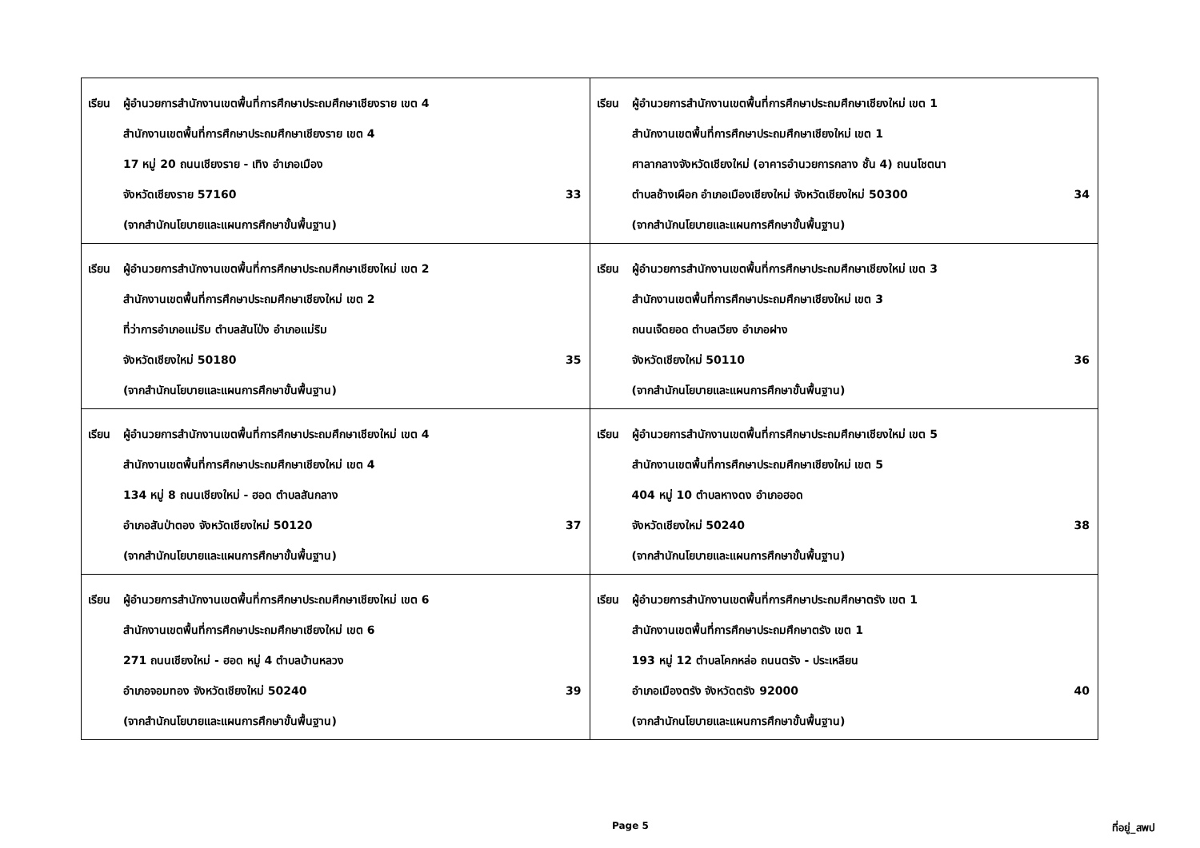| เรียน ผู้อำนวยการสำนักงานเขตพื้นที่การศึกษาประถมศึกษาเชียงราย เขต 4 สำนักงานเขตพื้นที่การศึกษาประถมศึกษาเชียงราย เขต 4 17 หมู่ 20 ถนนเชียงราย - เทิง อำเภอเมือง จังหวัดเชียงราย 57160 (จากสำนักนโยบายและแผนการศึกษาขั้นพื้นฐาน) 33 | เรียน ผู้อำนวยการสำนักงานเขตพื้นที่การศึกษาประถมศึกษาเชียงใหม่ เขต 1 สำนักงานเขตพื้นที่การศึกษาประถมศึกษาเชียงใหม่ เขต 1 ศาลากลางจังหวัดเชียงใหม่ (อาคารอำนวยการกลาง ชั้น 4) ถนนโชตนา ตำบลช้างเผือก อำเภอเมืองเชียงใหม่ จังหวัดเชียงใหม่ 50300 (จากสำนักนโยบายและแผนการศึกษาขั้นพื้นฐาน) 34 |
| เรียน ผู้อำนวยการสำนักงานเขตพื้นที่การศึกษาประถมศึกษาเชียงใหม่ เขต 2 สำนักงานเขตพื้นที่การศึกษาประถมศึกษาเชียงใหม่ เขต 2 ที่ว่าการอำเภอแม่ริม ตำบลสันโป่ง อำเภอแม่ริม จังหวัดเชียงใหม่ 50180 (จากสำนักนโยบายและแผนการศึกษาขั้นพื้นฐาน) 35 | เรียน ผู้อำนวยการสำนักงานเขตพื้นที่การศึกษาประถมศึกษาเชียงใหม่ เขต 3 สำนักงานเขตพื้นที่การศึกษาประถมศึกษาเชียงใหม่ เขต 3 ถนนเจ็ดยอด ตำบลเวียง อำเภอฝาง จังหวัดเชียงใหม่ 50110 (จากสำนักนโยบายและแผนการศึกษาขั้นพื้นฐาน) 36 |
| เรียน ผู้อำนวยการสำนักงานเขตพื้นที่การศึกษาประถมศึกษาเชียงใหม่ เขต 4 สำนักงานเขตพื้นที่การศึกษาประถมศึกษาเชียงใหม่ เขต 4 134 หมู่ 8 ถนนเชียงใหม่ - ฮอด ตำบลสันกลาง อำเภอสันป่าตอง จังหวัดเชียงใหม่ 50120 (จากสำนักนโยบายและแผนการศึกษาขั้นพื้นฐาน) 37 | เรียน ผู้อำนวยการสำนักงานเขตพื้นที่การศึกษาประถมศึกษาเชียงใหม่ เขต 5 สำนักงานเขตพื้นที่การศึกษาประถมศึกษาเชียงใหม่ เขต 5 404 หมู่ 10 ตำบลหางดง อำเภอฮอด จังหวัดเชียงใหม่ 50240 (จากสำนักนโยบายและแผนการศึกษาขั้นพื้นฐาน) 38 |
| เรียน ผู้อำนวยการสำนักงานเขตพื้นที่การศึกษาประถมศึกษาเชียงใหม่ เขต 6 สำนักงานเขตพื้นที่การศึกษาประถมศึกษาเชียงใหม่ เขต 6 271 ถนนเชียงใหม่ - ฮอด หมู่ 4 ตำบลบ้านหลวง อำเภอจอมทอง จังหวัดเชียงใหม่ 50240 (จากสำนักนโยบายและแผนการศึกษาขั้นพื้นฐาน) 39 | เรียน ผู้อำนวยการสำนักงานเขตพื้นที่การศึกษาประถมศึกษาตรัง เขต 1 สำนักงานเขตพื้นที่การศึกษาประถมศึกษาตรัง เขต 1 193 หมู่ 12 ตำบลโคกหล่อ ถนนตรัง - ประเหลียน อำเภอเมืองตรัง จังหวัดตรัง 92000 (จากสำนักนโยบายและแผนการศึกษาขั้นพื้นฐาน) 40 |
Page 5 ที่อยู่_สพป